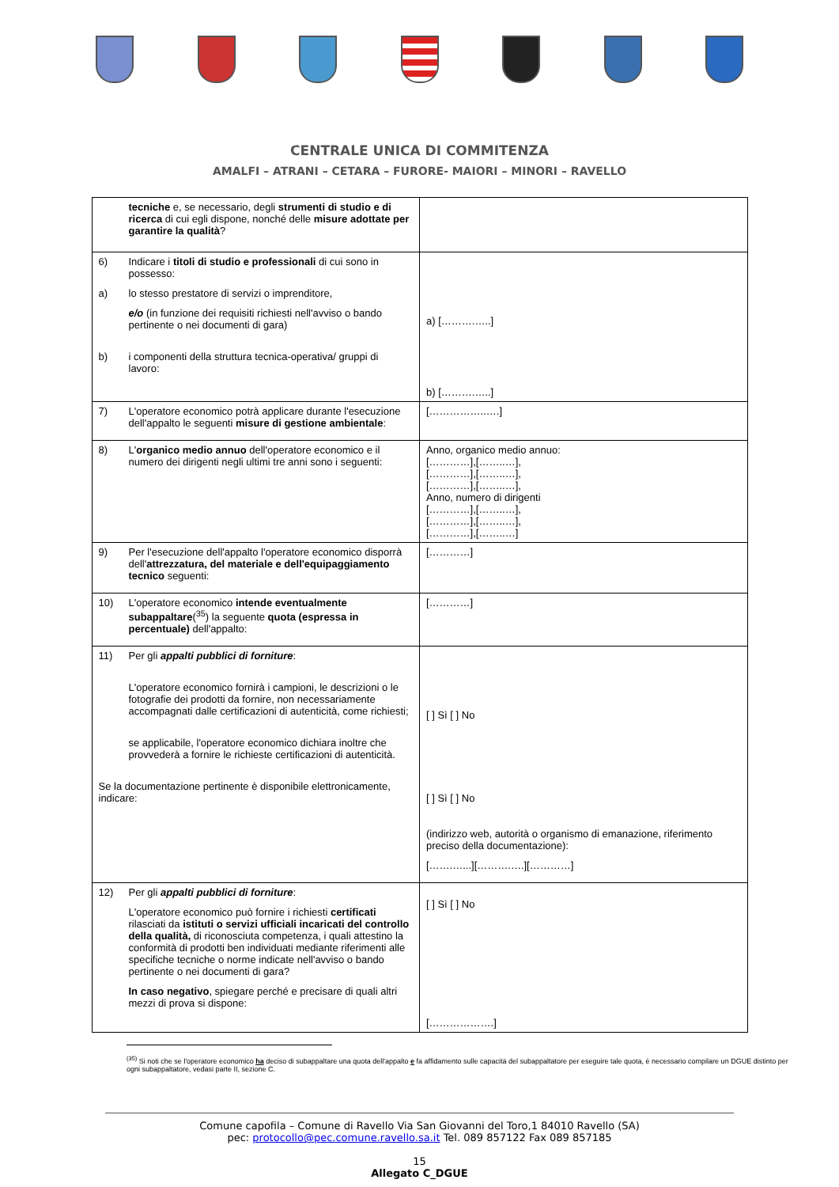CENTRALE UNICA DI COMMITENZA
AMALFI – ATRANI – CETARA – FURORE- MAIORI – MINORI – RAVELLO
| tecniche e, se necessario, degli strumenti di studio e di ricerca di cui egli dispone, nonché delle misure adottate per garantire la qualità ? | |
| 6) Indicare i titoli di studio e professionali di cui sono in possesso: a) lo stesso prestatore di servizi o imprenditore, e/o (in funzione dei requisiti richiesti nell'avviso o bando pertinente o nei documenti di gara) b) i componenti della struttura tecnica-operativa/ gruppi di lavoro: | a) [……….…..] b) [……….…..] |
| 7) L'operatore economico potrà applicare durante l'esecuzione dell'appalto le seguenti misure di gestione ambientale : | [……………..….] |
| 8) L' organico medio annuo dell'operatore economico e il numero dei dirigenti negli ultimi tre anni sono i seguenti: | Anno, organico medio annuo: […………],[……..…], […………],[……..…], […………],[……..…], Anno, numero di dirigenti […………],[……..…], […………],[……..…], […………],[……..…] |
| 9) Per l'esecuzione dell'appalto l'operatore economico disporrà dell' attrezzatura, del materiale e dell'equipaggiamento tecnico seguenti: | […………] |
| 10) L'operatore economico intende eventualmente subappaltare (<sup>35</sup>) la seguente quota (espressa in percentuale) dell'appalto: | […………] |
| 11) Per gli appalti pubblici di forniture : L'operatore economico fornirà i campioni, le descrizioni o le fotografie dei prodotti da fornire, non necessariamente accompagnati dalle certificazioni di autenticità, come richiesti; se applicabile, l'operatore economico dichiara inoltre che provvederà a fornire le richieste certificazioni di autenticità. Se la documentazione pertinente è disponibile elettronicamente, indicare: | [ ] Sì [ ] No [ ] Sì [ ] No (indirizzo web, autorità o organismo di emanazione, riferimento preciso della documentazione): […….…...][……….….][…………] |
| 12) Per gli appalti pubblici di forniture : L'operatore economico può fornire i richiesti certificati rilasciati da istituti o servizi ufficiali incaricati del controllo della qualità, di riconosciuta competenza, i quali attestino la conformità di prodotti ben individuati mediante riferimenti alle specifiche tecniche o norme indicate nell'avviso o bando pertinente o nei documenti di gara? In caso negativo , spiegare perché e precisare di quali altri mezzi di prova si dispone: | [ ] Sì [ ] No [……………….] |
<sup>(35)</sup> Si noti che se l'operatore economico ha deciso di subappaltare una quota dell'appalto e fa affidamento sulle capacità del subappaltatore per eseguire tale quota, è necessario compilare un DGUE distinto per ogni subappaltatore, vedasi parte II, sezione C.
Comune capofila – Comune di Ravello Via San Giovanni del Toro,1 84010 Ravello (SA)
pec: protocollo@pec.comune.ravello.sa.it Tel. 089 857122 Fax 089 857185
15
Allegato C_DGUE